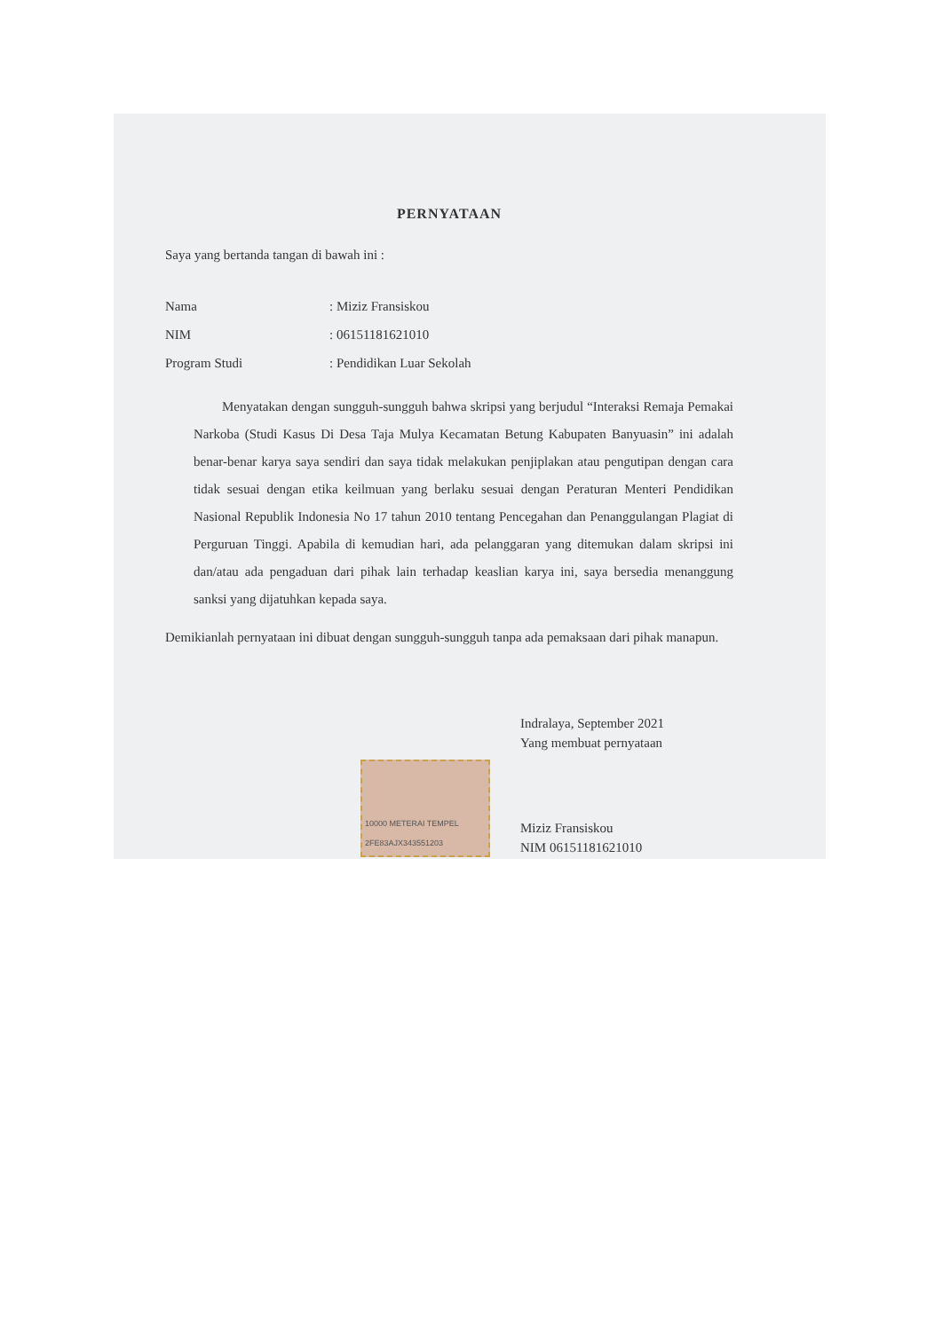PERNYATAAN
Saya yang bertanda tangan di bawah ini :
| Nama | : Miziz Fransiskou |
| NIM | : 06151181621010 |
| Program Studi | : Pendidikan Luar Sekolah |
Menyatakan dengan sungguh-sungguh bahwa skripsi yang berjudul “Interaksi Remaja Pemakai Narkoba (Studi Kasus Di Desa Taja Mulya Kecamatan Betung Kabupaten Banyuasin” ini adalah benar-benar karya saya sendiri dan saya tidak melakukan penjiplakan atau pengutipan dengan cara tidak sesuai dengan etika keilmuan yang berlaku sesuai dengan Peraturan Menteri Pendidikan Nasional Republik Indonesia No 17 tahun 2010 tentang Pencegahan dan Penanggulangan Plagiat di Perguruan Tinggi. Apabila di kemudian hari, ada pelanggaran yang ditemukan dalam skripsi ini dan/atau ada pengaduan dari pihak lain terhadap keaslian karya ini, saya bersedia menanggung sanksi yang dijatuhkan kepada saya.
Demikianlah pernyataan ini dibuat dengan sungguh-sungguh tanpa ada pemaksaan dari pihak manapun.
Indralaya, September 2021
Yang membuat pernyataan
10000 METERAI TEMPEL
2FE83AJX343551203
Miziz Fransiskou
NIM 06151181621010